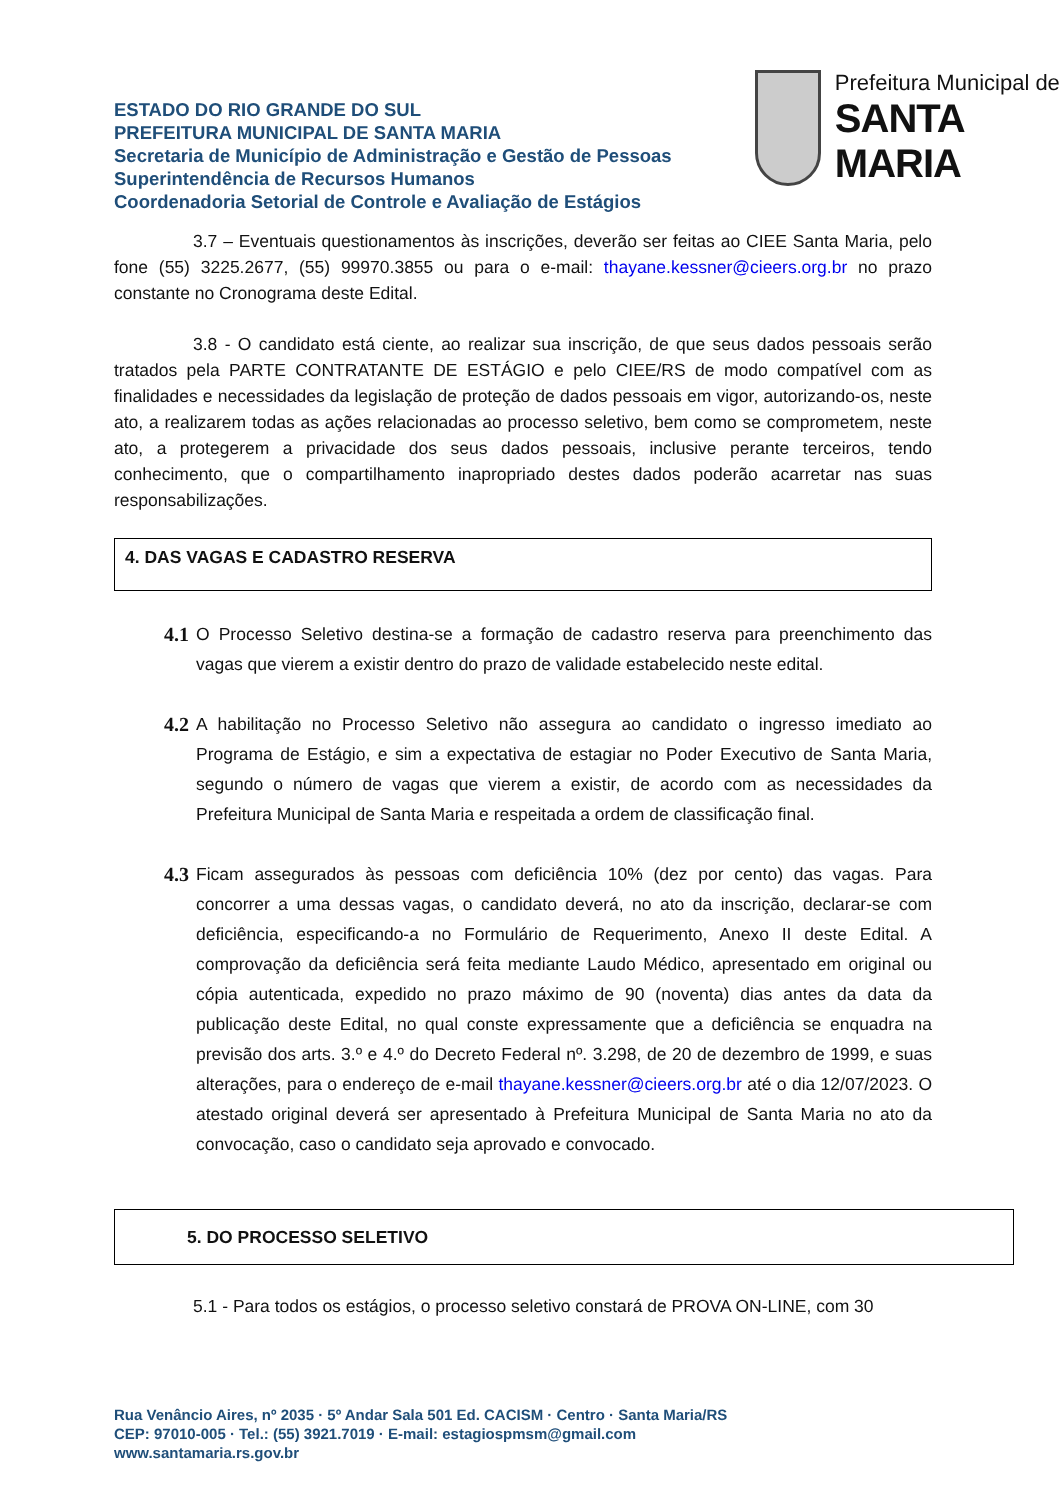ESTADO DO RIO GRANDE DO SUL
PREFEITURA MUNICIPAL DE SANTA MARIA
Secretaria de Município de Administração e Gestão de Pessoas
Superintendência de Recursos Humanos
Coordenadoria Setorial de Controle e Avaliação de Estágios
Prefeitura Municipal de
SANTA MARIA
3.7 – Eventuais questionamentos às inscrições, deverão ser feitas ao CIEE Santa Maria, pelo fone (55) 3225.2677, (55) 99970.3855 ou para o e-mail: thayane.kessner@cieers.org.br no prazo constante no Cronograma deste Edital.
3.8 - O candidato está ciente, ao realizar sua inscrição, de que seus dados pessoais serão tratados pela PARTE CONTRATANTE DE ESTÁGIO e pelo CIEE/RS de modo compatível com as finalidades e necessidades da legislação de proteção de dados pessoais em vigor, autorizando-os, neste ato, a realizarem todas as ações relacionadas ao processo seletivo, bem como se comprometem, neste ato, a protegerem a privacidade dos seus dados pessoais, inclusive perante terceiros, tendo conhecimento, que o compartilhamento inapropriado destes dados poderão acarretar nas suas responsabilizações.
4. DAS VAGAS E CADASTRO RESERVA
4.1 O Processo Seletivo destina-se a formação de cadastro reserva para preenchimento das vagas que vierem a existir dentro do prazo de validade estabelecido neste edital.
4.2 A habilitação no Processo Seletivo não assegura ao candidato o ingresso imediato ao Programa de Estágio, e sim a expectativa de estagiar no Poder Executivo de Santa Maria, segundo o número de vagas que vierem a existir, de acordo com as necessidades da Prefeitura Municipal de Santa Maria e respeitada a ordem de classificação final.
4.3 Ficam assegurados às pessoas com deficiência 10% (dez por cento) das vagas. Para concorrer a uma dessas vagas, o candidato deverá, no ato da inscrição, declarar-se com deficiência, especificando-a no Formulário de Requerimento, Anexo II deste Edital. A comprovação da deficiência será feita mediante Laudo Médico, apresentado em original ou cópia autenticada, expedido no prazo máximo de 90 (noventa) dias antes da data da publicação deste Edital, no qual conste expressamente que a deficiência se enquadra na previsão dos arts. 3.º e 4.º do Decreto Federal nº. 3.298, de 20 de dezembro de 1999, e suas alterações, para o endereço de e-mail thayane.kessner@cieers.org.br até o dia 12/07/2023. O atestado original deverá ser apresentado à Prefeitura Municipal de Santa Maria no ato da convocação, caso o candidato seja aprovado e convocado.
5. DO PROCESSO SELETIVO
5.1 - Para todos os estágios, o processo seletivo constará de PROVA ON-LINE, com 30
Rua Venâncio Aires, nº 2035 · 5º Andar Sala 501 Ed. CACISM · Centro · Santa Maria/RS
CEP: 97010-005 · Tel.: (55) 3921.7019 · E-mail: estagiospmsm@gmail.com
www.santamaria.rs.gov.br